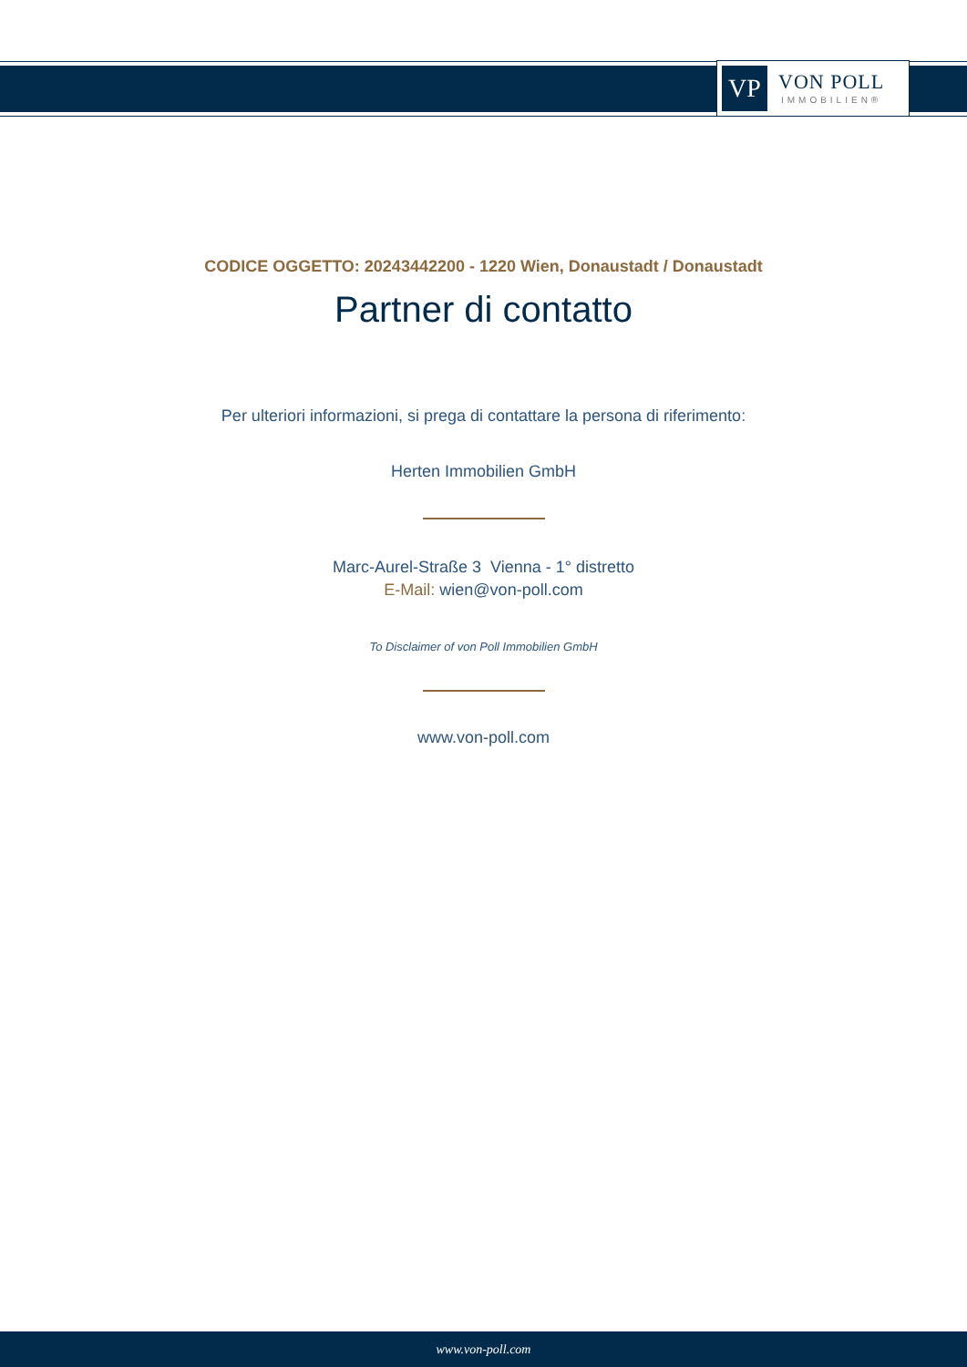VP
VON POLL
IMMOBILIEN®
CODICE OGGETTO: 20243442200 - 1220 Wien, Donaustadt / Donaustadt
Partner di contatto
Per ulteriori informazioni, si prega di contattare la persona di riferimento:
Herten Immobilien GmbH
Marc-Aurel-Straße 3 Vienna - 1° distretto
E-Mail: wien@von-poll.com
To Disclaimer of von Poll Immobilien GmbH
www.von-poll.com
www.von-poll.com